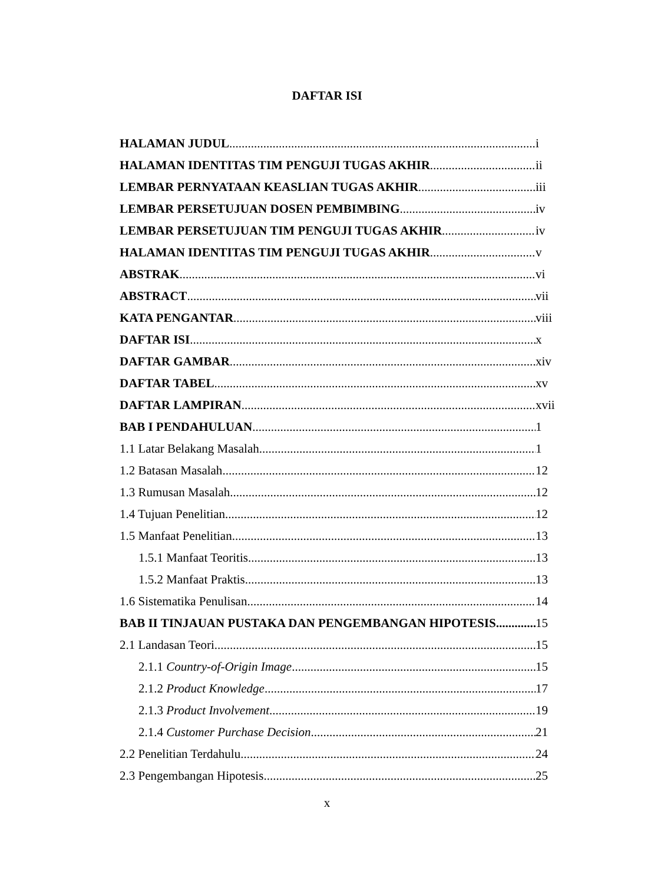DAFTAR ISI
HALAMAN JUDUL i
HALAMAN IDENTITAS TIM PENGUJI TUGAS AKHIR ii
LEMBAR PERNYATAAN KEASLIAN TUGAS AKHIR iii
LEMBAR PERSETUJUAN DOSEN PEMBIMBING iv
LEMBAR PERSETUJUAN TIM PENGUJI TUGAS AKHIR iv
HALAMAN IDENTITAS TIM PENGUJI TUGAS AKHIR v
ABSTRAK vi
ABSTRACT vii
KATA PENGANTAR viii
DAFTAR ISI x
DAFTAR GAMBAR xiv
DAFTAR TABEL xv
DAFTAR LAMPIRAN xvii
BAB I PENDAHULUAN 1
1.1 Latar Belakang Masalah 1
1.2 Batasan Masalah 12
1.3 Rumusan Masalah 12
1.4 Tujuan Penelitian 12
1.5 Manfaat Penelitian 13
1.5.1 Manfaat Teoritis 13
1.5.2 Manfaat Praktis 13
1.6 Sistematika Penulisan 14
BAB II TINJAUAN PUSTAKA DAN PENGEMBANGAN HIPOTESIS 15
2.1 Landasan Teori 15
2.1.1 Country-of-Origin Image 15
2.1.2 Product Knowledge 17
2.1.3 Product Involvement 19
2.1.4 Customer Purchase Decision 21
2.2 Penelitian Terdahulu 24
2.3 Pengembangan Hipotesis 25
x